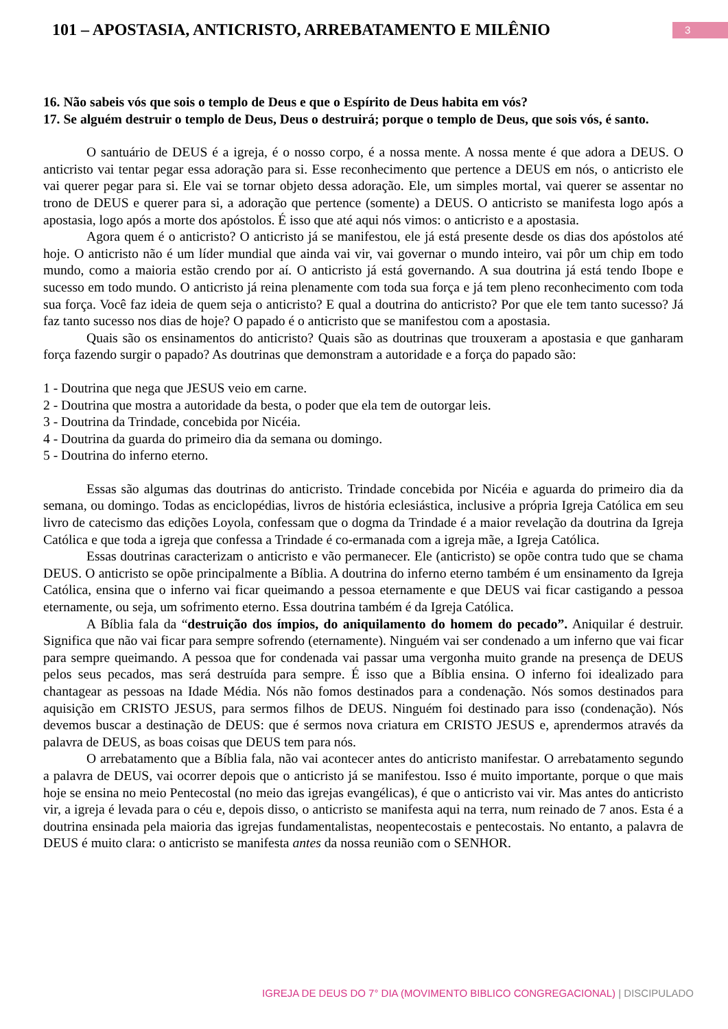101 – APOSTASIA, ANTICRISTO, ARREBATAMENTO E MILÊNIO
3
16. Não sabeis vós que sois o templo de Deus e que o Espírito de Deus habita em vós?
17. Se alguém destruir o templo de Deus, Deus o destruirá; porque o templo de Deus, que sois vós, é santo.
O santuário de DEUS é a igreja, é o nosso corpo, é a nossa mente. A nossa mente é que adora a DEUS. O anticristo vai tentar pegar essa adoração para si. Esse reconhecimento que pertence a DEUS em nós, o anticristo ele vai querer pegar para si. Ele vai se tornar objeto dessa adoração. Ele, um simples mortal, vai querer se assentar no trono de DEUS e querer para si, a adoração que pertence (somente) a DEUS. O anticristo se manifesta logo após a apostasia, logo após a morte dos apóstolos. É isso que até aqui nós vimos: o anticristo e a apostasia.
Agora quem é o anticristo? O anticristo já se manifestou, ele já está presente desde os dias dos apóstolos até hoje. O anticristo não é um líder mundial que ainda vai vir, vai governar o mundo inteiro, vai pôr um chip em todo mundo, como a maioria estão crendo por aí. O anticristo já está governando. A sua doutrina já está tendo Ibope e sucesso em todo mundo. O anticristo já reina plenamente com toda sua força e já tem pleno reconhecimento com toda sua força. Você faz ideia de quem seja o anticristo? E qual a doutrina do anticristo? Por que ele tem tanto sucesso? Já faz tanto sucesso nos dias de hoje? O papado é o anticristo que se manifestou com a apostasia.
Quais são os ensinamentos do anticristo? Quais são as doutrinas que trouxeram a apostasia e que ganharam força fazendo surgir o papado? As doutrinas que demonstram a autoridade e a força do papado são:
1 - Doutrina que nega que JESUS veio em carne.
2 - Doutrina que mostra a autoridade da besta, o poder que ela tem de outorgar leis.
3 - Doutrina da Trindade, concebida por Nicéia.
4 - Doutrina da guarda do primeiro dia da semana ou domingo.
5 - Doutrina do inferno eterno.
Essas são algumas das doutrinas do anticristo. Trindade concebida por Nicéia e aguarda do primeiro dia da semana, ou domingo. Todas as enciclopédias, livros de história eclesiástica, inclusive a própria Igreja Católica em seu livro de catecismo das edições Loyola, confessam que o dogma da Trindade é a maior revelação da doutrina da Igreja Católica e que toda a igreja que confessa a Trindade é co-ermanada com a igreja mãe, a Igreja Católica.
Essas doutrinas caracterizam o anticristo e vão permanecer. Ele (anticristo) se opõe contra tudo que se chama DEUS. O anticristo se opõe principalmente a Bíblia. A doutrina do inferno eterno também é um ensinamento da Igreja Católica, ensina que o inferno vai ficar queimando a pessoa eternamente e que DEUS vai ficar castigando a pessoa eternamente, ou seja, um sofrimento eterno. Essa doutrina também é da Igreja Católica.
A Bíblia fala da “destruição dos ímpios, do aniquilamento do homem do pecado”. Aniquilar é destruir. Significa que não vai ficar para sempre sofrendo (eternamente). Ninguém vai ser condenado a um inferno que vai ficar para sempre queimando. A pessoa que for condenada vai passar uma vergonha muito grande na presença de DEUS pelos seus pecados, mas será destruída para sempre. É isso que a Bíblia ensina. O inferno foi idealizado para chantagear as pessoas na Idade Média. Nós não fomos destinados para a condenação. Nós somos destinados para aquisição em CRISTO JESUS, para sermos filhos de DEUS. Ninguém foi destinado para isso (condenação). Nós devemos buscar a destinação de DEUS: que é sermos nova criatura em CRISTO JESUS e, aprendermos através da palavra de DEUS, as boas coisas que DEUS tem para nós.
O arrebatamento que a Bíblia fala, não vai acontecer antes do anticristo manifestar. O arrebatamento segundo a palavra de DEUS, vai ocorrer depois que o anticristo já se manifestou. Isso é muito importante, porque o que mais hoje se ensina no meio Pentecostal (no meio das igrejas evangélicas), é que o anticristo vai vir. Mas antes do anticristo vir, a igreja é levada para o céu e, depois disso, o anticristo se manifesta aqui na terra, num reinado de 7 anos. Esta é a doutrina ensinada pela maioria das igrejas fundamentalistas, neopentecostais e pentecostais. No entanto, a palavra de DEUS é muito clara: o anticristo se manifesta antes da nossa reunião com o SENHOR.
IGREJA DE DEUS DO 7° DIA (MOVIMENTO BIBLICO CONGREGACIONAL) | DISCIPULADO